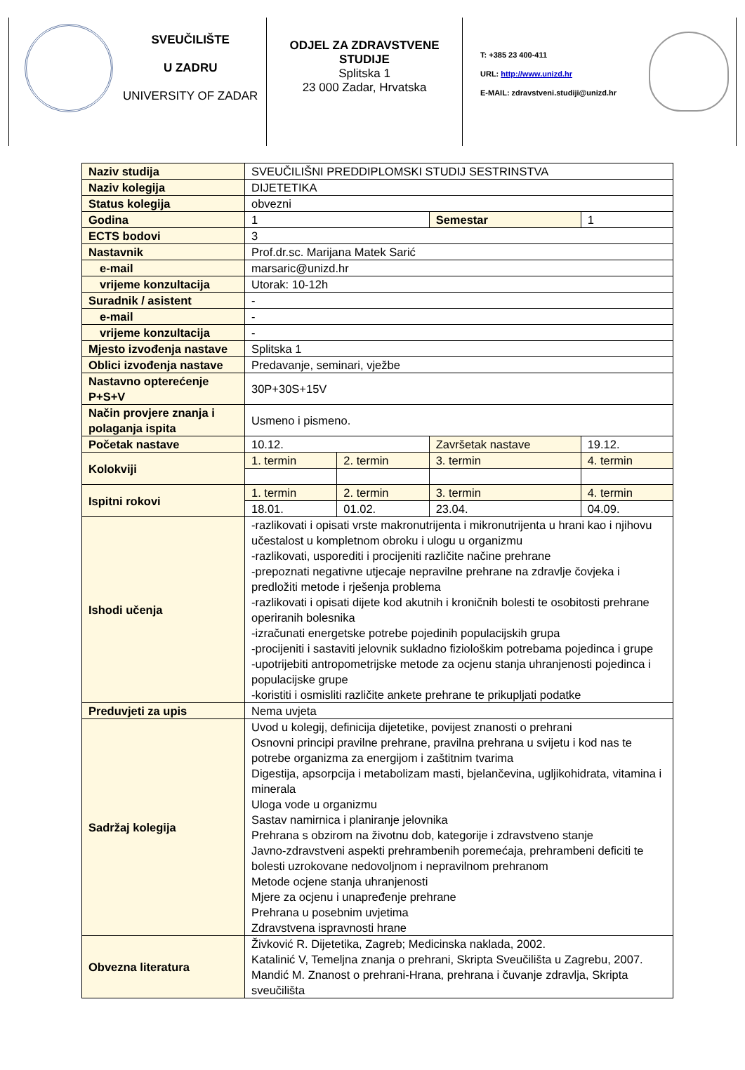SVEUČILIŠTE
U ZADRU
UNIVERSITY OF ZADAR
ODJEL ZA ZDRAVSTVENE STUDIJE
Splitska 1
23 000 Zadar, Hrvatska
T: +385 23 400-411
URL: http://www.unizd.hr
E-MAIL: zdravstveni.studiji@unizd.hr
| Naziv studija | SVEUČILIŠNI PREDDIPLOMSKI STUDIJ SESTRINSTVA | | | |
| Naziv kolegija | DIJETETIKA | | | |
| Status kolegija | obvezni | | | |
| Godina | 1 | | Semestar | 1 |
| ECTS bodovi | 3 | | | |
| Nastavnik | Prof.dr.sc. Marijana Matek Sarić | | | |
| e-mail | marsaric@unizd.hr | | | |
| vrijeme konzultacija | Utorak: 10-12h | | | |
| Suradnik / asistent | - | | | |
| e-mail | - | | | |
| vrijeme konzultacija | - | | | |
| Mjesto izvođenja nastave | Splitska 1 | | | |
| Oblici izvođenja nastave | Predavanje, seminari, vježbe | | | |
| Nastavno opterećenje P+S+V | 30P+30S+15V | | | |
| Način provjere znanja i polaganja ispita | Usmeno i pismeno. | | | |
| Početak nastave | 10.12. | | Završetak nastave | 19.12. |
| Kolokviji | 1. termin | 2. termin | 3. termin | 4. termin |
| Ispitni rokovi | 1. termin | 2. termin | 3. termin | 4. termin |
| | 18.01. | 01.02. | 23.04. | 04.09. |
| Ishodi učenja | -razlikovati i opisati vrste makronutrijenta i mikronutrijenta u hrani kao i njihovu učestalost u kompletnom obroku i ulogu u organizmu -razlikovati, usporediti i procijeniti različite načine prehrane -prepoznati negativne utjecaje nepravilne prehrane na zdravlje čovjeka i predložiti metode i rješenja problema -razlikovati i opisati dijete kod akutnih i kroničnih bolesti te osobitosti prehrane operiranih bolesnika -izračunati energetske potrebe pojedinih populacijskih grupa -procijeniti i sastaviti jelovnik sukladno fiziološkim potrebama pojedinca i grupe -upotrijebiti antropometrijske metode za ocjenu stanja uhranjenosti pojedinca i populacijske grupe -koristiti i osmisliti različite ankete prehrane te prikupljati podatke | | | |
| Preduvjeti za upis | Nema uvjeta | | | |
| Sadržaj kolegija | Uvod u kolegij, definicija dijetetike, povijest znanosti o prehrani Osnovni principi pravilne prehrane, pravilna prehrana u svijetu i kod nas te potrebe organizma za energijom i zaštitnim tvarima Digestija, apsorpcija i metabolizam masti, bjelančevina, ugljikohidrata, vitamina i minerala Uloga vode u organizmu Sastav namirnica i planiranje jelovnika Prehrana s obzirom na životnu dob, kategorije i zdravstveno stanje Javno-zdravstveni aspekti prehrambenih poremećaja, prehrambeni deficiti te bolesti uzrokovane nedovoljnom i nepravilnom prehranom Metode ocjene stanja uhranjenosti Mjere za ocjenu i unapređenje prehrane Prehrana u posebnim uvjetima Zdravstvena ispravnosti hrane | | | |
| Obvezna literatura | Živković R. Dijetetika, Zagreb; Medicinska naklada, 2002. Katalinić V, Temeljna znanja o prehrani, Skripta Sveučilišta u Zagrebu, 2007. Mandić M. Znanost o prehrani-Hrana, prehrana i čuvanje zdravlja, Skripta sveučilišta | | | |